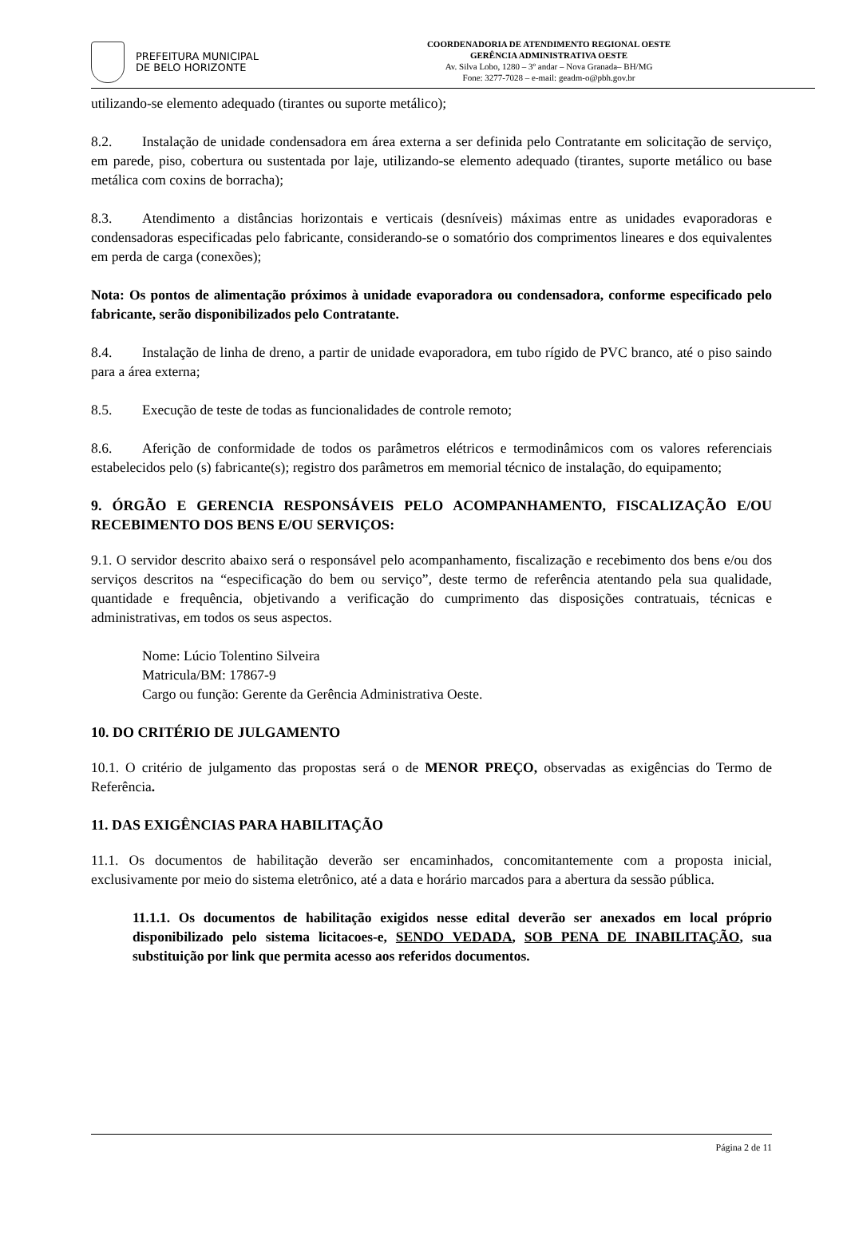PREFEITURA MUNICIPAL
DE BELO HORIZONTE
COORDENADORIA DE ATENDIMENTO REGIONAL OESTE
GERÊNCIA ADMINISTRATIVA OESTE
Av. Silva Lobo, 1280 – 3º andar – Nova Granada– BH/MG
Fone: 3277-7028 – e-mail: geadm-o@pbh.gov.br
utilizando-se elemento adequado (tirantes ou suporte metálico);
8.2. Instalação de unidade condensadora em área externa a ser definida pelo Contratante em solicitação de serviço, em parede, piso, cobertura ou sustentada por laje, utilizando-se elemento adequado (tirantes, suporte metálico ou base metálica com coxins de borracha);
8.3. Atendimento a distâncias horizontais e verticais (desníveis) máximas entre as unidades evaporadoras e condensadoras especificadas pelo fabricante, considerando-se o somatório dos comprimentos lineares e dos equivalentes em perda de carga (conexões);
Nota: Os pontos de alimentação próximos à unidade evaporadora ou condensadora, conforme especificado pelo fabricante, serão disponibilizados pelo Contratante.
8.4. Instalação de linha de dreno, a partir de unidade evaporadora, em tubo rígido de PVC branco, até o piso saindo para a área externa;
8.5. Execução de teste de todas as funcionalidades de controle remoto;
8.6. Aferição de conformidade de todos os parâmetros elétricos e termodinâmicos com os valores referenciais estabelecidos pelo (s) fabricante(s); registro dos parâmetros em memorial técnico de instalação, do equipamento;
9. ÓRGÃO E GERENCIA RESPONSÁVEIS PELO ACOMPANHAMENTO, FISCALIZAÇÃO E/OU RECEBIMENTO DOS BENS E/OU SERVIÇOS:
9.1. O servidor descrito abaixo será o responsável pelo acompanhamento, fiscalização e recebimento dos bens e/ou dos serviços descritos na “especificação do bem ou serviço”, deste termo de referência atentando pela sua qualidade, quantidade e frequência, objetivando a verificação do cumprimento das disposições contratuais, técnicas e administrativas, em todos os seus aspectos.
Nome: Lúcio Tolentino Silveira
Matricula/BM: 17867-9
Cargo ou função: Gerente da Gerência Administrativa Oeste.
10. DO CRITÉRIO DE JULGAMENTO
10.1. O critério de julgamento das propostas será o de MENOR PREÇO, observadas as exigências do Termo de Referência.
11. DAS EXIGÊNCIAS PARA HABILITAÇÃO
11.1. Os documentos de habilitação deverão ser encaminhados, concomitantemente com a proposta inicial, exclusivamente por meio do sistema eletrônico, até a data e horário marcados para a abertura da sessão pública.
11.1.1. Os documentos de habilitação exigidos nesse edital deverão ser anexados em local próprio disponibilizado pelo sistema licitacoes-e, SENDO VEDADA, SOB PENA DE INABILITAÇÃO, sua substituição por link que permita acesso aos referidos documentos.
Página 2 de 11